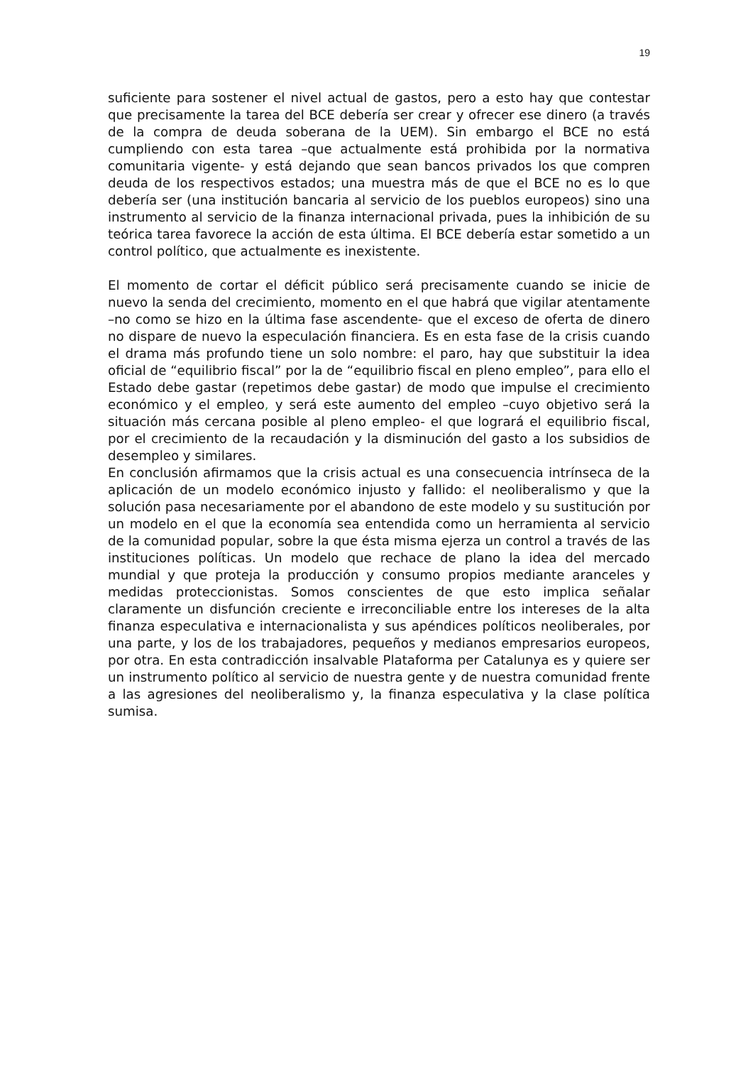19
suficiente para sostener el nivel actual de gastos, pero a esto hay que contestar que precisamente la tarea del BCE debería ser crear y ofrecer ese dinero (a través de la compra de deuda soberana de la UEM). Sin embargo el BCE no está cumpliendo con esta tarea –que actualmente está prohibida por la normativa comunitaria vigente- y está dejando que sean bancos privados los que compren deuda de los respectivos estados; una muestra más de que el BCE no es lo que debería ser (una institución bancaria al servicio de los pueblos europeos) sino una instrumento al servicio de la finanza internacional privada, pues la inhibición de su teórica tarea favorece la acción de esta última. El BCE debería estar sometido a un control político, que actualmente es inexistente.
El momento de cortar el déficit público será precisamente cuando se inicie de nuevo la senda del crecimiento, momento en el que habrá que vigilar atentamente –no como se hizo en la última fase ascendente- que el exceso de oferta de dinero no dispare de nuevo la especulación financiera. Es en esta fase de la crisis cuando el drama más profundo tiene un solo nombre: el paro, hay que substituir la idea oficial de “equilibrio fiscal” por la de “equilibrio fiscal en pleno empleo”, para ello el Estado debe gastar (repetimos debe gastar) de modo que impulse el crecimiento económico y el empleo, y será este aumento del empleo –cuyo objetivo será la situación más cercana posible al pleno empleo- el que logrará el equilibrio fiscal, por el crecimiento de la recaudación y la disminución del gasto a los subsidios de desempleo y similares.
En conclusión afirmamos que la crisis actual es una consecuencia intrínseca de la aplicación de un modelo económico injusto y fallido: el neoliberalismo y que la solución pasa necesariamente por el abandono de este modelo y su sustitución por un modelo en el que la economía sea entendida como un herramienta al servicio de la comunidad popular, sobre la que ésta misma ejerza un control a través de las instituciones políticas. Un modelo que rechace de plano la idea del mercado mundial y que proteja la producción y consumo propios mediante aranceles y medidas proteccionistas. Somos conscientes de que esto implica señalar claramente un disfunción creciente e irreconciliable entre los intereses de la alta finanza especulativa e internacionalista y sus apéndices políticos neoliberales, por una parte, y los de los trabajadores, pequeños y medianos empresarios europeos, por otra. En esta contradicción insalvable Plataforma per Catalunya es y quiere ser un instrumento político al servicio de nuestra gente y de nuestra comunidad frente a las agresiones del neoliberalismo y, la finanza especulativa y la clase política sumisa.